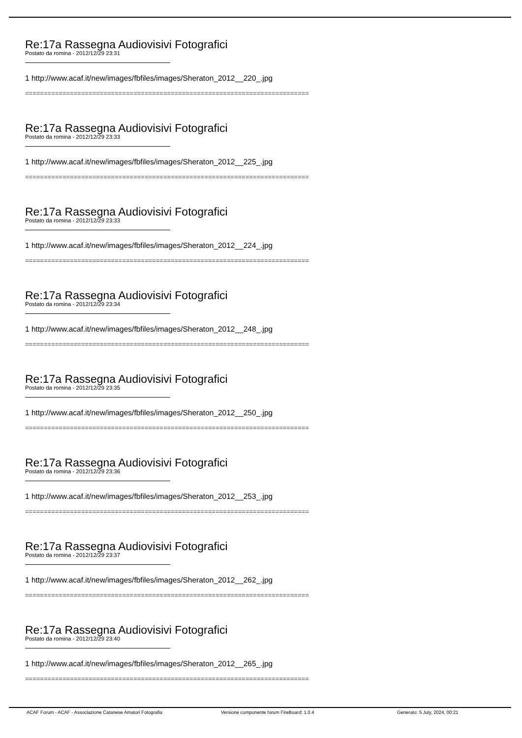Re:17a Rassegna Audiovisivi Fotografici
Postato da romina - 2012/12/29 23:31
1 http://www.acaf.it/new/images/fbfiles/images/Sheraton_2012__220_.jpg
============================================================================
Re:17a Rassegna Audiovisivi Fotografici
Postato da romina - 2012/12/29 23:33
1 http://www.acaf.it/new/images/fbfiles/images/Sheraton_2012__225_.jpg
============================================================================
Re:17a Rassegna Audiovisivi Fotografici
Postato da romina - 2012/12/29 23:33
1 http://www.acaf.it/new/images/fbfiles/images/Sheraton_2012__224_.jpg
============================================================================
Re:17a Rassegna Audiovisivi Fotografici
Postato da romina - 2012/12/29 23:34
1 http://www.acaf.it/new/images/fbfiles/images/Sheraton_2012__248_.jpg
============================================================================
Re:17a Rassegna Audiovisivi Fotografici
Postato da romina - 2012/12/29 23:35
1 http://www.acaf.it/new/images/fbfiles/images/Sheraton_2012__250_.jpg
============================================================================
Re:17a Rassegna Audiovisivi Fotografici
Postato da romina - 2012/12/29 23:36
1 http://www.acaf.it/new/images/fbfiles/images/Sheraton_2012__253_.jpg
============================================================================
Re:17a Rassegna Audiovisivi Fotografici
Postato da romina - 2012/12/29 23:37
1 http://www.acaf.it/new/images/fbfiles/images/Sheraton_2012__262_.jpg
============================================================================
Re:17a Rassegna Audiovisivi Fotografici
Postato da romina - 2012/12/29 23:40
1 http://www.acaf.it/new/images/fbfiles/images/Sheraton_2012__265_.jpg
============================================================================
ACAF Forum - ACAF - Associazione Catanese Amatori Fotografia Versione componente forum FireBoard: 1.0.4 Generato: 5 July, 2024, 00:21